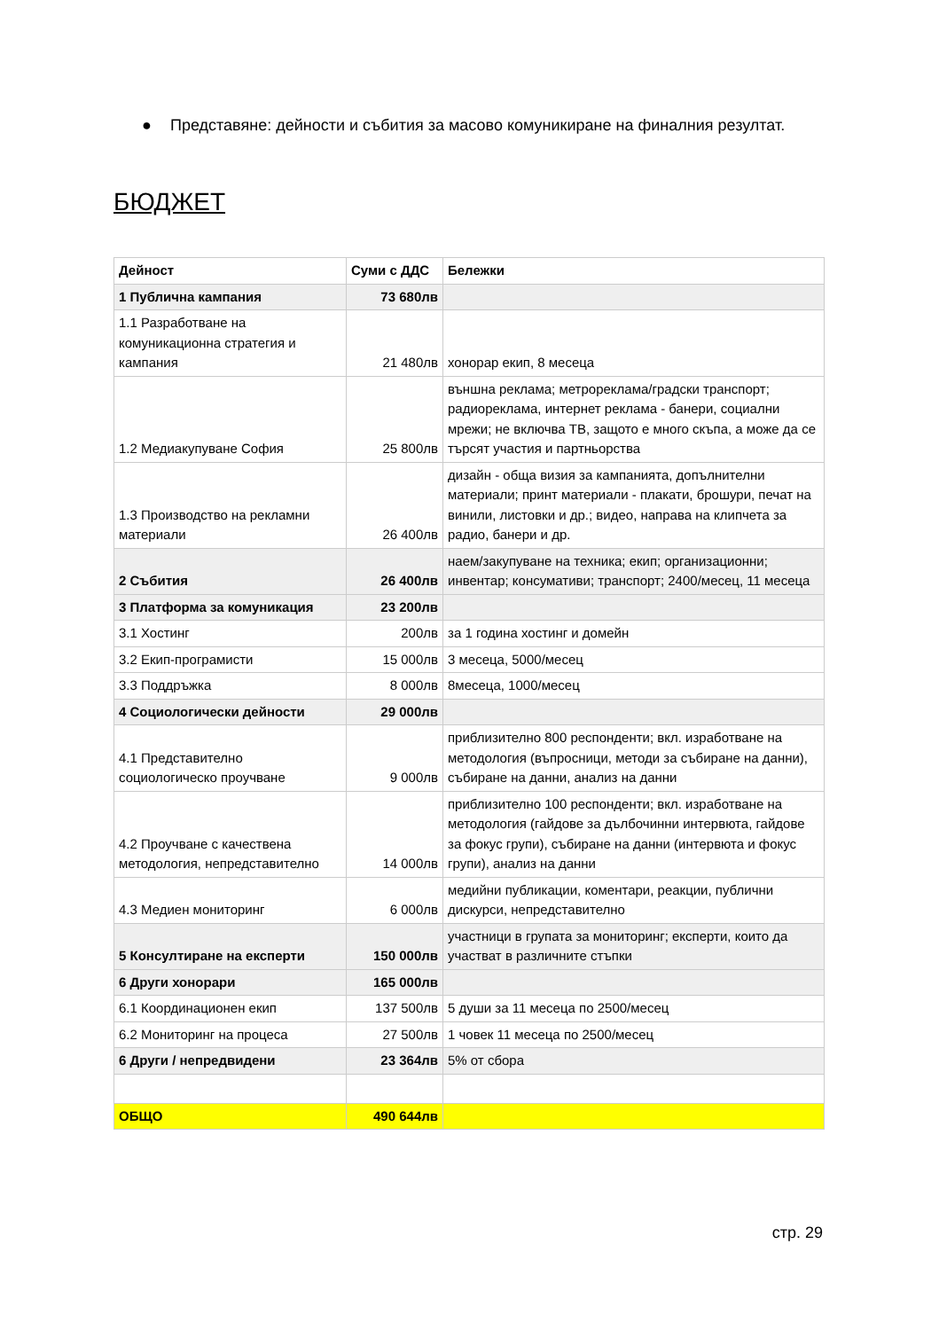● Представяне: дейности и събития за масово комуникиране на финалния резултат.
БЮДЖЕТ
| Дейност | Суми с ДДС | Бележки |
| --- | --- | --- |
| 1 Публична кампания | 73 680лв | |
| 1.1 Разработване на комуникационна стратегия и кампания | 21 480лв | хонорар екип, 8 месеца |
| 1.2 Медиакупуване София | 25 800лв | външна реклама; метрореклама/градски транспорт; радиореклама, интернет реклама - банери, социални мрежи; не включва ТВ, защото е много скъпа, а може да се търсят участия и партньорства |
| 1.3 Производство на рекламни материали | 26 400лв | дизайн - обща визия за кампанията, допълнителни материали; принт материали - плакати, брошури, печат на винили, листовки и др.; видео, направа на клипчета за радио, банери и др. |
| 2 Събития | 26 400лв | наем/закупуване на техника; екип; организационни; инвентар; консумативи; транспорт; 2400/месец, 11 месеца |
| 3 Платформа за комуникация | 23 200лв | |
| 3.1 Хостинг | 200лв | за 1 година хостинг и домейн |
| 3.2 Екип-програмисти | 15 000лв | 3 месеца, 5000/месец |
| 3.3 Поддръжка | 8 000лв | 8месеца, 1000/месец |
| 4 Социологически дейности | 29 000лв | |
| 4.1 Представително социологическо проучване | 9 000лв | приблизително 800 респонденти; вкл. изработване на методология (въпросници, методи за събиране на данни), събиране на данни, анализ на данни |
| 4.2 Проучване с качествена методология, непредставително | 14 000лв | приблизително 100 респонденти; вкл. изработване на методология (гайдове за дълбочинни интервюта, гайдове за фокус групи), събиране на данни (интервюта и фокус групи), анализ на данни |
| 4.3 Медиен мониторинг | 6 000лв | медийни публикации, коментари, реакции, публични дискурси, непредставително |
| 5 Консултиране на експерти | 150 000лв | участници в групата за мониторинг; експерти, които да участват в различните стъпки |
| 6 Други хонорари | 165 000лв | |
| 6.1 Координационен екип | 137 500лв | 5 души за 11 месеца по 2500/месец |
| 6.2 Мониторинг на процеса | 27 500лв | 1 човек 11 месеца по 2500/месец |
| 6 Други / непредвидени | 23 364лв | 5% от сбора |
| ОБЩО | 490 644лв | |
стр. 29